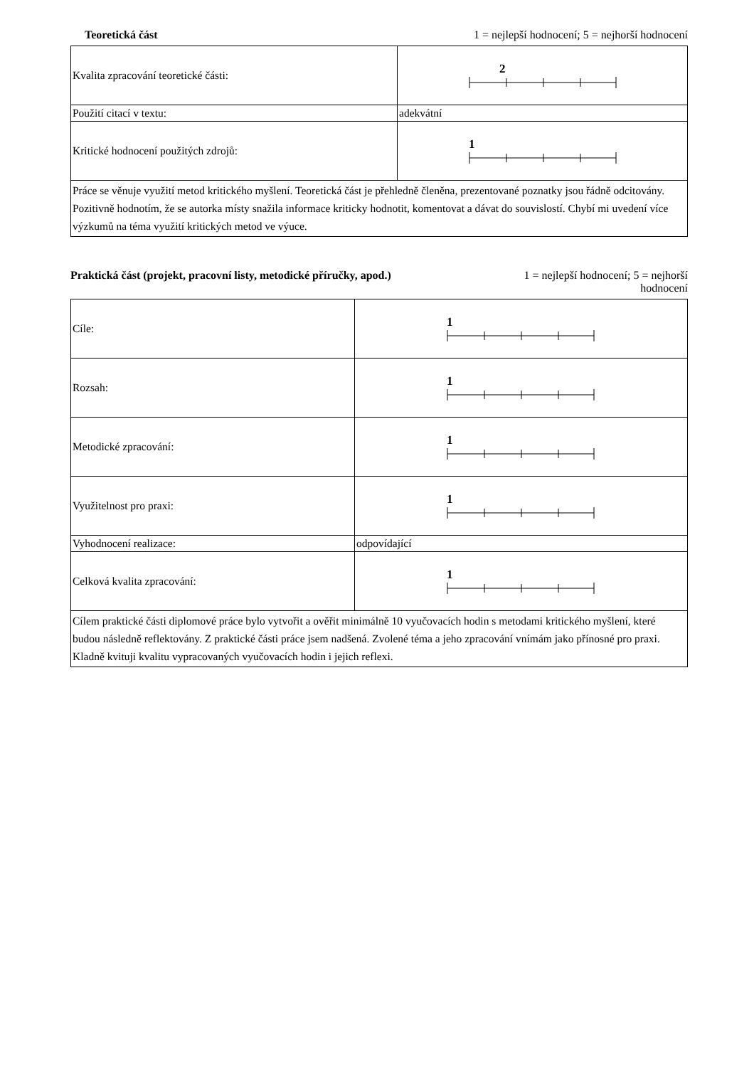Teoretická část 1 = nejlepší hodnocení; 5 = nejhorší hodnocení
| Kvalita zpracování teoretické části: | 2 |
| Použití citací v textu: | adekvátní |
| Kritické hodnocení použitých zdrojů: | 1 |
| Práce se věnuje využití metod kritického myšlení. Teoretická část je přehledně členěna, prezentované poznatky jsou řádně odcitovány. Pozitivně hodnotím, že se autorka místy snažila informace kriticky hodnotit, komentovat a dávat do souvislostí. Chybí mi uvedení více výzkumů na téma využití kritických metod ve výuce. | |
Praktická část (projekt, pracovní listy, metodické příručky, apod.) 1 = nejlepší hodnocení; 5 = nejhorší hodnocení
| Cíle: | 1 |
| Rozsah: | 1 |
| Metodické zpracování: | 1 |
| Využitelnost pro praxi: | 1 |
| Vyhodnocení realizace: | odpovídající |
| Celková kvalita zpracování: | 1 |
| Cílem praktické části diplomové práce bylo vytvořit a ověřit minimálně 10 vyučovacích hodin s metodami kritického myšlení, které budou následně reflektovány. Z praktické části práce jsem nadšená. Zvolené téma a jeho zpracování vnímám jako přínosné pro praxi. Kladně kvituji kvalitu vypracovaných vyučovacích hodin i jejich reflexi. | |